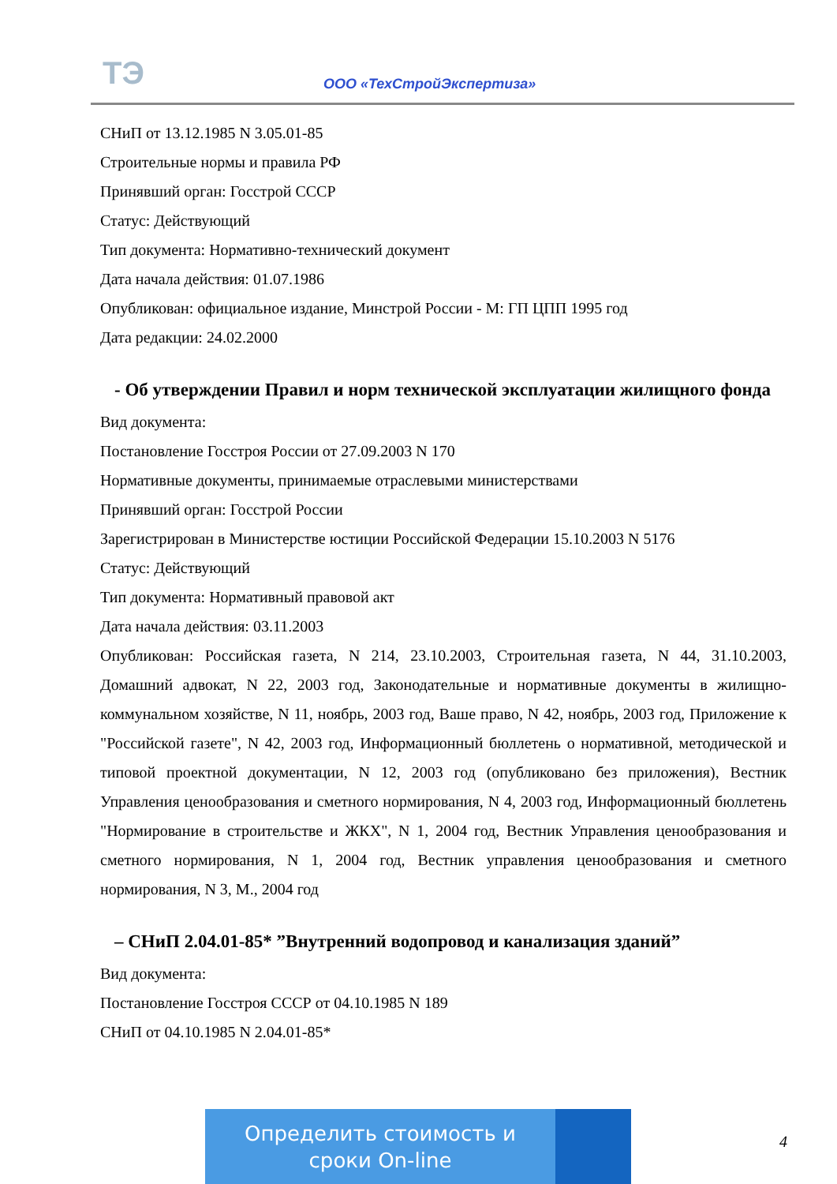ТЭ ООО «ТехСтройЭкспертиза»
СНиП от 13.12.1985 N 3.05.01-85
Строительные нормы и правила РФ
Принявший орган: Госстрой СССР
Статус: Действующий
Тип документа: Нормативно-технический документ
Дата начала действия: 01.07.1986
Опубликован: официальное издание, Минстрой России - М: ГП ЦПП 1995 год
Дата редакции: 24.02.2000
- Об утверждении Правил и норм технической эксплуатации жилищного фонда
Вид документа:
Постановление Госстроя России от 27.09.2003 N 170
Нормативные документы, принимаемые отраслевыми министерствами
Принявший орган: Госстрой России
Зарегистрирован в Министерстве юстиции Российской Федерации 15.10.2003 N 5176
Статус: Действующий
Тип документа: Нормативный правовой акт
Дата начала действия: 03.11.2003
Опубликован: Российская газета, N 214, 23.10.2003, Строительная газета, N 44, 31.10.2003, Домашний адвокат, N 22, 2003 год, Законодательные и нормативные документы в жилищно-коммунальном хозяйстве, N 11, ноябрь, 2003 год, Ваше право, N 42, ноябрь, 2003 год, Приложение к "Российской газете", N 42, 2003 год, Информационный бюллетень о нормативной, методической и типовой проектной документации, N 12, 2003 год (опубликовано без приложения), Вестник Управления ценообразования и сметного нормирования, N 4, 2003 год, Информационный бюллетень "Нормирование в строительстве и ЖКХ", N 1, 2004 год, Вестник Управления ценообразования и сметного нормирования, N 1, 2004 год, Вестник управления ценообразования и сметного нормирования, N 3, М., 2004 год
– СНиП 2.04.01-85* ”Внутренний водопровод и канализация зданий”
Вид документа:
Постановление Госстроя СССР от 04.10.1985 N 189
СНиП от 04.10.1985 N 2.04.01-85*
Определить стоимость и
сроки On-line
4